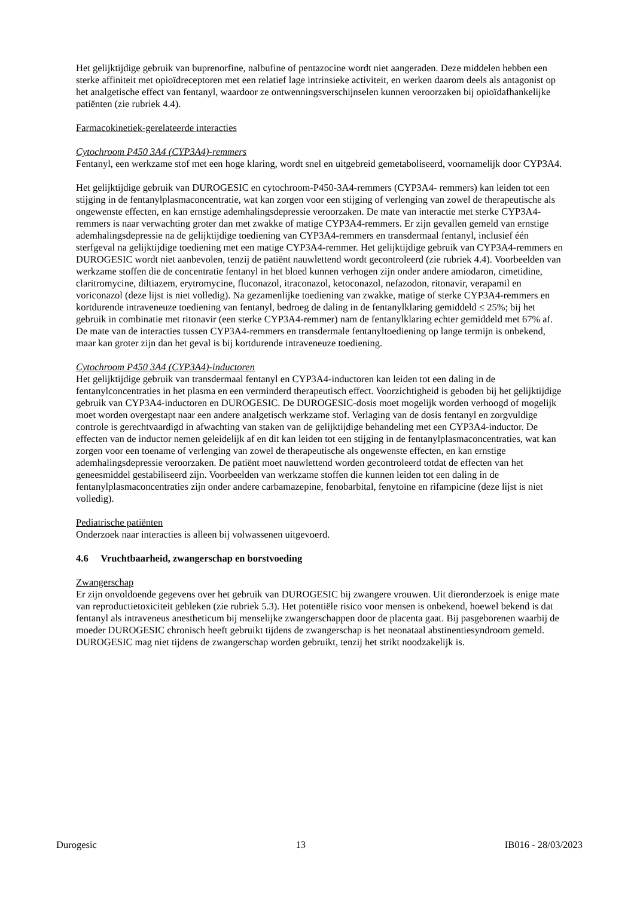Het gelijktijdige gebruik van buprenorfine, nalbufine of pentazocine wordt niet aangeraden. Deze middelen hebben een sterke affiniteit met opioïdreceptoren met een relatief lage intrinsieke activiteit, en werken daarom deels als antagonist op het analgetische effect van fentanyl, waardoor ze ontwenningsverschijnselen kunnen veroorzaken bij opioïdafhankelijke patiënten (zie rubriek 4.4).
Farmacokinetiek-gerelateerde interacties
Cytochroom P450 3A4 (CYP3A4)-remmers
Fentanyl, een werkzame stof met een hoge klaring, wordt snel en uitgebreid gemetaboliseerd, voornamelijk door CYP3A4.
Het gelijktijdige gebruik van DUROGESIC en cytochroom-P450-3A4-remmers (CYP3A4- remmers) kan leiden tot een stijging in de fentanylplasmaconcentratie, wat kan zorgen voor een stijging of verlenging van zowel de therapeutische als ongewenste effecten, en kan ernstige ademhalingsdepressie veroorzaken. De mate van interactie met sterke CYP3A4-remmers is naar verwachting groter dan met zwakke of matige CYP3A4-remmers. Er zijn gevallen gemeld van ernstige ademhalingsdepressie na de gelijktijdige toediening van CYP3A4-remmers en transdermaal fentanyl, inclusief één sterfgeval na gelijktijdige toediening met een matige CYP3A4-remmer. Het gelijktijdige gebruik van CYP3A4-remmers en DUROGESIC wordt niet aanbevolen, tenzij de patiënt nauwlettend wordt gecontroleerd (zie rubriek 4.4). Voorbeelden van werkzame stoffen die de concentratie fentanyl in het bloed kunnen verhogen zijn onder andere amiodaron, cimetidine, claritromycine, diltiazem, erytromycine, fluconazol, itraconazol, ketoconazol, nefazodon, ritonavir, verapamil en voriconazol (deze lijst is niet volledig). Na gezamenlijke toediening van zwakke, matige of sterke CYP3A4-remmers en kortdurende intraveneuze toediening van fentanyl, bedroeg de daling in de fentanylklaring gemiddeld ≤ 25%; bij het gebruik in combinatie met ritonavir (een sterke CYP3A4-remmer) nam de fentanylklaring echter gemiddeld met 67% af. De mate van de interacties tussen CYP3A4-remmers en transdermale fentanyltoediening op lange termijn is onbekend, maar kan groter zijn dan het geval is bij kortdurende intraveneuze toediening.
Cytochroom P450 3A4 (CYP3A4)-inductoren
Het gelijktijdige gebruik van transdermaal fentanyl en CYP3A4-inductoren kan leiden tot een daling in de fentanylconcentraties in het plasma en een verminderd therapeutisch effect. Voorzichtigheid is geboden bij het gelijktijdige gebruik van CYP3A4-inductoren en DUROGESIC. De DUROGESIC-dosis moet mogelijk worden verhoogd of mogelijk moet worden overgestapt naar een andere analgetisch werkzame stof. Verlaging van de dosis fentanyl en zorgvuldige controle is gerechtvaardigd in afwachting van staken van de gelijktijdige behandeling met een CYP3A4-inductor. De effecten van de inductor nemen geleidelijk af en dit kan leiden tot een stijging in de fentanylplasmaconcentraties, wat kan zorgen voor een toename of verlenging van zowel de therapeutische als ongewenste effecten, en kan ernstige ademhalingsdepressie veroorzaken. De patiënt moet nauwlettend worden gecontroleerd totdat de effecten van het geneesmiddel gestabiliseerd zijn. Voorbeelden van werkzame stoffen die kunnen leiden tot een daling in de fentanylplasmaconcentraties zijn onder andere carbamazepine, fenobarbital, fenytoïne en rifampicine (deze lijst is niet volledig).
Pediatrische patiënten
Onderzoek naar interacties is alleen bij volwassenen uitgevoerd.
4.6 Vruchtbaarheid, zwangerschap en borstvoeding
Zwangerschap
Er zijn onvoldoende gegevens over het gebruik van DUROGESIC bij zwangere vrouwen. Uit dieronderzoek is enige mate van reproductietoxiciteit gebleken (zie rubriek 5.3). Het potentiële risico voor mensen is onbekend, hoewel bekend is dat fentanyl als intraveneus anestheticum bij menselijke zwangerschappen door de placenta gaat. Bij pasgeborenen waarbij de moeder DUROGESIC chronisch heeft gebruikt tijdens de zwangerschap is het neonataal abstinentiesyndroom gemeld. DUROGESIC mag niet tijdens de zwangerschap worden gebruikt, tenzij het strikt noodzakelijk is.
Durogesic 13 IB016 - 28/03/2023